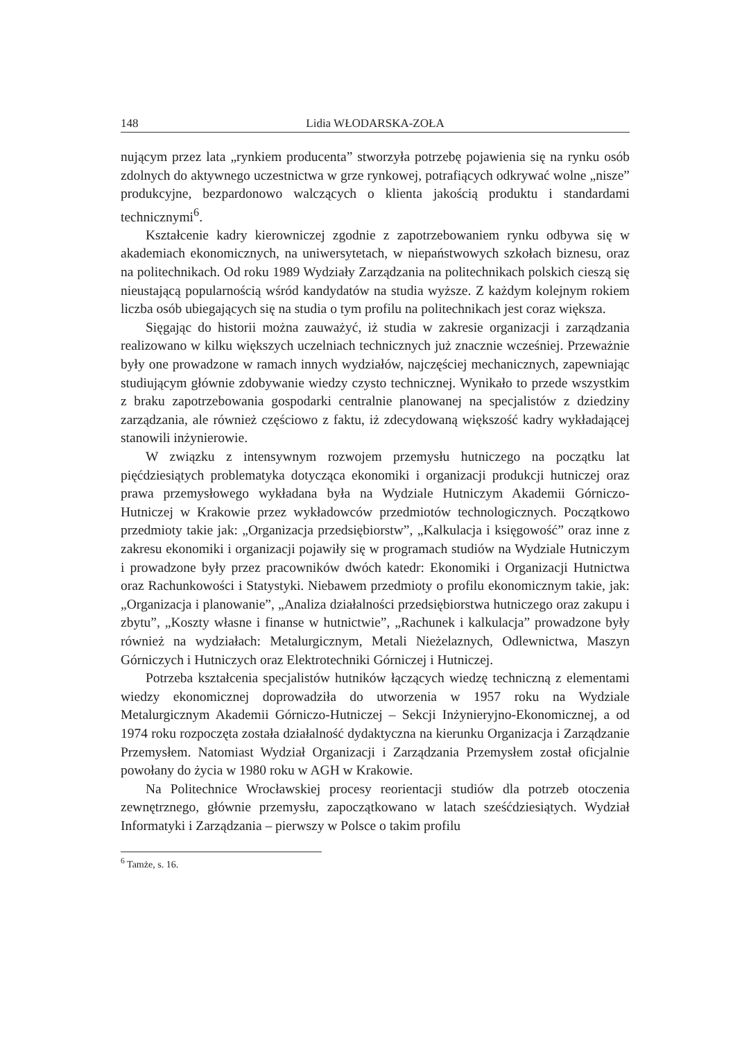148 Lidia WŁODARSKA-ZOŁA
nującym przez lata „rynkiem producenta” stworzyła potrzebę pojawienia się na rynku osób zdolnych do aktywnego uczestnictwa w grze rynkowej, potrafiących odkrywać wolne „nisze” produkcyjne, bezpardonowo walczących o klienta jakością produktu i standardami technicznymi<sup>6</sup>.
Kształcenie kadry kierowniczej zgodnie z zapotrzebowaniem rynku odbywa się w akademiach ekonomicznych, na uniwersytetach, w niepaństwowych szkołach biznesu, oraz na politechnikach. Od roku 1989 Wydziały Zarządzania na politechnikach polskich cieszą się nieustającą popularnością wśród kandydatów na studia wyższe. Z każdym kolejnym rokiem liczba osób ubiegających się na studia o tym profilu na politechnikach jest coraz większa.
Sięgając do historii można zauważyć, iż studia w zakresie organizacji i zarządzania realizowano w kilku większych uczelniach technicznych już znacznie wcześniej. Przeważnie były one prowadzone w ramach innych wydziałów, najczęściej mechanicznych, zapewniając studiującym głównie zdobywanie wiedzy czysto technicznej. Wynikało to przede wszystkim z braku zapotrzebowania gospodarki centralnie planowanej na specjalistów z dziedziny zarządzania, ale również częściowo z faktu, iż zdecydowaną większość kadry wykładającej stanowili inżynierowie.
W związku z intensywnym rozwojem przemysłu hutniczego na początku lat pięćdziesiątych problematyka dotycząca ekonomiki i organizacji produkcji hutniczej oraz prawa przemysłowego wykładana była na Wydziale Hutniczym Akademii Górniczo-Hutniczej w Krakowie przez wykładowców przedmiotów technologicznych. Początkowo przedmioty takie jak: „Organizacja przedsiębiorstw”, „Kalkulacja i księgowość” oraz inne z zakresu ekonomiki i organizacji pojawiły się w programach studiów na Wydziale Hutniczym i prowadzone były przez pracowników dwóch katedr: Ekonomiki i Organizacji Hutnictwa oraz Rachunkowości i Statystyki. Niebawem przedmioty o profilu ekonomicznym takie, jak: „Organizacja i planowanie”, „Analiza działalności przedsiębiorstwa hutniczego oraz zakupu i zbytu”, „Koszty własne i finanse w hutnictwie”, „Rachunek i kalkulacja” prowadzone były również na wydziałach: Metalurgicznym, Metali Nieżelaznych, Odlewnictwa, Maszyn Górniczych i Hutniczych oraz Elektrotechniki Górniczej i Hutniczej.
Potrzeba kształcenia specjalistów hutników łączących wiedzę techniczną z elementami wiedzy ekonomicznej doprowadziła do utworzenia w 1957 roku na Wydziale Metalurgicznym Akademii Górniczo-Hutniczej – Sekcji Inżynieryjno-Ekonomicznej, a od 1974 roku rozpoczęta została działalność dydaktyczna na kierunku Organizacja i Zarządzanie Przemysłem. Natomiast Wydział Organizacji i Zarządzania Przemysłem został oficjalnie powołany do życia w 1980 roku w AGH w Krakowie.
Na Politechnice Wrocławskiej procesy reorientacji studiów dla potrzeb otoczenia zewnętrznego, głównie przemysłu, zapoczątkowano w latach sześćdziesiątych. Wydział Informatyki i Zarządzania – pierwszy w Polsce o takim profilu
<sup>6</sup> Tamże, s. 16.